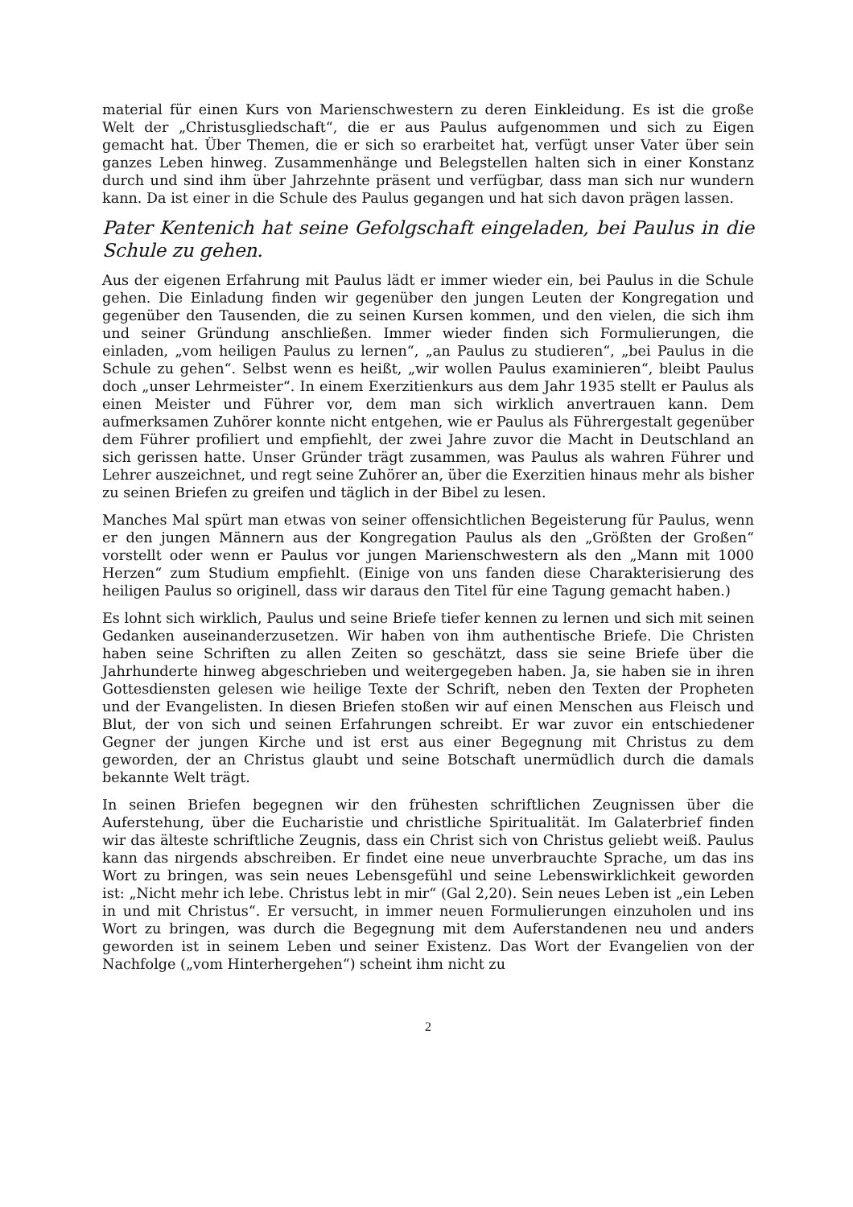material für einen Kurs von Marienschwestern zu deren Einkleidung. Es ist die große Welt der „Christusgliedschaft“, die er aus Paulus aufgenommen und sich zu Eigen gemacht hat. Über Themen, die er sich so erarbeitet hat, verfügt unser Vater über sein ganzes Leben hinweg. Zusammenhänge und Belegstellen halten sich in einer Konstanz durch und sind ihm über Jahrzehnte präsent und verfügbar, dass man sich nur wundern kann. Da ist einer in die Schule des Paulus gegangen und hat sich davon prägen lassen.
Pater Kentenich hat seine Gefolgschaft eingeladen, bei Paulus in die Schule zu gehen.
Aus der eigenen Erfahrung mit Paulus lädt er immer wieder ein, bei Paulus in die Schule gehen. Die Einladung finden wir gegenüber den jungen Leuten der Kongregation und gegenüber den Tausenden, die zu seinen Kursen kommen, und den vielen, die sich ihm und seiner Gründung anschließen. Immer wieder finden sich Formulierungen, die einladen, „vom heiligen Paulus zu lernen“, „an Paulus zu studieren“, „bei Paulus in die Schule zu gehen“. Selbst wenn es heißt, „wir wollen Paulus examinieren“, bleibt Paulus doch „unser Lehrmeister“. In einem Exerzitienkurs aus dem Jahr 1935 stellt er Paulus als einen Meister und Führer vor, dem man sich wirklich anvertrauen kann. Dem aufmerksamen Zuhörer konnte nicht entgehen, wie er Paulus als Führergestalt gegenüber dem Führer profiliert und empfiehlt, der zwei Jahre zuvor die Macht in Deutschland an sich gerissen hatte. Unser Gründer trägt zusammen, was Paulus als wahren Führer und Lehrer auszeichnet, und regt seine Zuhörer an, über die Exerzitien hinaus mehr als bisher zu seinen Briefen zu greifen und täglich in der Bibel zu lesen.
Manches Mal spürt man etwas von seiner offensichtlichen Begeisterung für Paulus, wenn er den jungen Männern aus der Kongregation Paulus als den „Größten der Großen“ vorstellt oder wenn er Paulus vor jungen Marienschwestern als den „Mann mit 1000 Herzen“ zum Studium empfiehlt. (Einige von uns fanden diese Charakterisierung des heiligen Paulus so originell, dass wir daraus den Titel für eine Tagung gemacht haben.)
Es lohnt sich wirklich, Paulus und seine Briefe tiefer kennen zu lernen und sich mit seinen Gedanken auseinanderzusetzen. Wir haben von ihm authentische Briefe. Die Christen haben seine Schriften zu allen Zeiten so geschätzt, dass sie seine Briefe über die Jahrhunderte hinweg abgeschrieben und weitergegeben haben. Ja, sie haben sie in ihren Gottesdiensten gelesen wie heilige Texte der Schrift, neben den Texten der Propheten und der Evangelisten. In diesen Briefen stoßen wir auf einen Menschen aus Fleisch und Blut, der von sich und seinen Erfahrungen schreibt. Er war zuvor ein entschiedener Gegner der jungen Kirche und ist erst aus einer Begegnung mit Christus zu dem geworden, der an Christus glaubt und seine Botschaft unermüdlich durch die damals bekannte Welt trägt.
In seinen Briefen begegnen wir den frühesten schriftlichen Zeugnissen über die Auferstehung, über die Eucharistie und christliche Spiritualität. Im Galaterbrief finden wir das älteste schriftliche Zeugnis, dass ein Christ sich von Christus geliebt weiß. Paulus kann das nirgends abschreiben. Er findet eine neue unverbrauchte Sprache, um das ins Wort zu bringen, was sein neues Lebensgefühl und seine Lebenswirklichkeit geworden ist: „Nicht mehr ich lebe. Christus lebt in mir“ (Gal 2,20). Sein neues Leben ist „ein Leben in und mit Christus“. Er versucht, in immer neuen Formulierungen einzuholen und ins Wort zu bringen, was durch die Begegnung mit dem Auferstandenen neu und anders geworden ist in seinem Leben und seiner Existenz. Das Wort der Evangelien von der Nachfolge („vom Hinterhergehen“) scheint ihm nicht zu
2